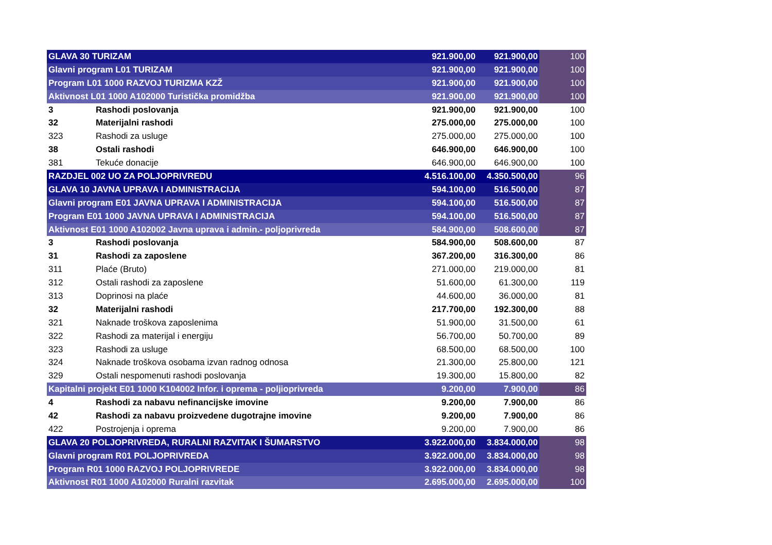| GLAVA 30 TURIZAM | | 921.900,00 | 921.900,00 | 100 |
| Glavni program L01 TURIZAM | | 921.900,00 | 921.900,00 | 100 |
| Program L01 1000 RAZVOJ TURIZMA KZŽ | | 921.900,00 | 921.900,00 | 100 |
| Aktivnost L01 1000 A102000 Turistička promidžba | | 921.900,00 | 921.900,00 | 100 |
| 3 | Rashodi poslovanja | 921.900,00 | 921.900,00 | 100 |
| 32 | Materijalni rashodi | 275.000,00 | 275.000,00 | 100 |
| 323 | Rashodi za usluge | 275.000,00 | 275.000,00 | 100 |
| 38 | Ostali rashodi | 646.900,00 | 646.900,00 | 100 |
| 381 | Tekuće donacije | 646.900,00 | 646.900,00 | 100 |
| RAZDJEL 002 UO ZA POLJOPRIVREDU | | 4.516.100,00 | 4.350.500,00 | 96 |
| GLAVA 10 JAVNA UPRAVA I ADMINISTRACIJA | | 594.100,00 | 516.500,00 | 87 |
| Glavni program E01 JAVNA UPRAVA I ADMINISTRACIJA | | 594.100,00 | 516.500,00 | 87 |
| Program E01 1000 JAVNA UPRAVA I ADMINISTRACIJA | | 594.100,00 | 516.500,00 | 87 |
| Aktivnost E01 1000 A102002 Javna uprava i admin.- poljoprivreda | | 584.900,00 | 508.600,00 | 87 |
| 3 | Rashodi poslovanja | 584.900,00 | 508.600,00 | 87 |
| 31 | Rashodi za zaposlene | 367.200,00 | 316.300,00 | 86 |
| 311 | Plaće (Bruto) | 271.000,00 | 219.000,00 | 81 |
| 312 | Ostali rashodi za zaposlene | 51.600,00 | 61.300,00 | 119 |
| 313 | Doprinosi na plaće | 44.600,00 | 36.000,00 | 81 |
| 32 | Materijalni rashodi | 217.700,00 | 192.300,00 | 88 |
| 321 | Naknade troškova zaposlenima | 51.900,00 | 31.500,00 | 61 |
| 322 | Rashodi za materijal i energiju | 56.700,00 | 50.700,00 | 89 |
| 323 | Rashodi za usluge | 68.500,00 | 68.500,00 | 100 |
| 324 | Naknade troškova osobama izvan radnog odnosa | 21.300,00 | 25.800,00 | 121 |
| 329 | Ostali nespomenuti rashodi poslovanja | 19.300,00 | 15.800,00 | 82 |
| Kapitalni projekt E01 1000 K104002 Infor. i oprema - poljioprivreda | | 9.200,00 | 7.900,00 | 86 |
| 4 | Rashodi za nabavu nefinancijske imovine | 9.200,00 | 7.900,00 | 86 |
| 42 | Rashodi za nabavu proizvedene dugotrajne imovine | 9.200,00 | 7.900,00 | 86 |
| 422 | Postrojenja i oprema | 9.200,00 | 7.900,00 | 86 |
| GLAVA 20 POLJOPRIVREDA, RURALNI RAZVITAK I ŠUMARSTVO | | 3.922.000,00 | 3.834.000,00 | 98 |
| Glavni program R01 POLJOPRIVREDA | | 3.922.000,00 | 3.834.000,00 | 98 |
| Program R01 1000 RAZVOJ POLJOPRIVREDE | | 3.922.000,00 | 3.834.000,00 | 98 |
| Aktivnost R01 1000 A102000 Ruralni razvitak | | 2.695.000,00 | 2.695.000,00 | 100 |